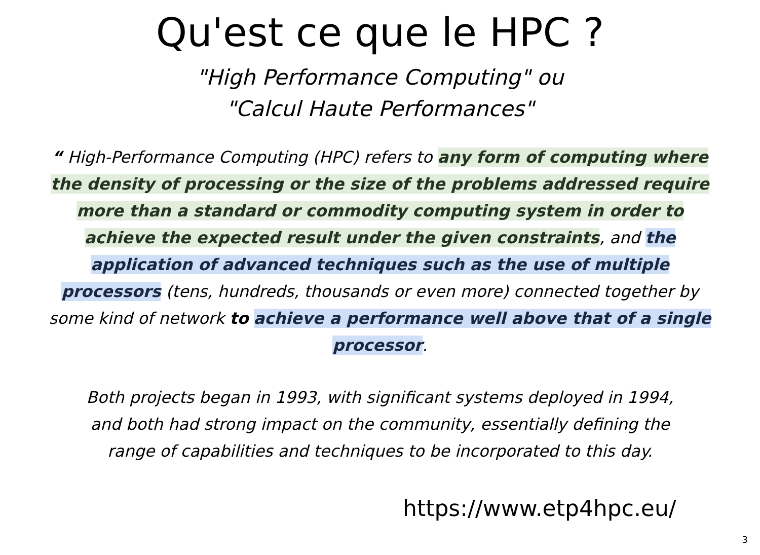Qu'est ce que le HPC ?
"High Performance Computing" ou
"Calcul Haute Performances"
“ High-Performance Computing (HPC) refers to any form of computing where the density of processing or the size of the problems addressed require more than a standard or commodity computing system in order to achieve the expected result under the given constraints, and the application of advanced techniques such as the use of multiple processors (tens, hundreds, thousands or even more) connected together by some kind of network to achieve a performance well above that of a single processor.
Both projects began in 1993, with significant systems deployed in 1994, and both had strong impact on the community, essentially defining the range of capabilities and techniques to be incorporated to this day.
https://www.etp4hpc.eu/
3